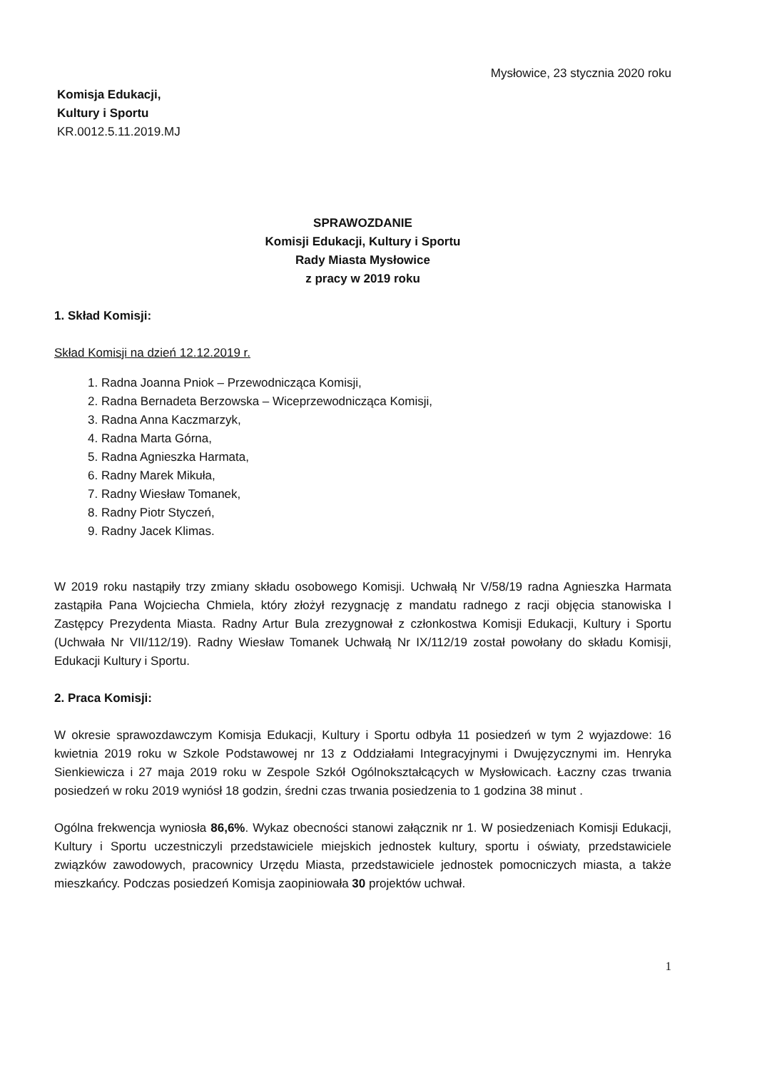Mysłowice, 23 stycznia 2020 roku
Komisja Edukacji,
Kultury i Sportu
KR.0012.5.11.2019.MJ
SPRAWOZDANIE
Komisji Edukacji, Kultury i Sportu
Rady Miasta Mysłowice
z pracy w 2019 roku
1. Skład Komisji:
Skład Komisji na dzień 12.12.2019 r.
1. Radna Joanna Pniok – Przewodnicząca Komisji,
2. Radna Bernadeta Berzowska – Wiceprzewodnicząca Komisji,
3. Radna Anna Kaczmarzyk,
4. Radna Marta Górna,
5. Radna Agnieszka Harmata,
6. Radny Marek Mikuła,
7. Radny Wiesław Tomanek,
8. Radny Piotr Styczeń,
9. Radny Jacek Klimas.
W 2019 roku nastąpiły trzy zmiany składu osobowego Komisji. Uchwałą Nr V/58/19 radna Agnieszka Harmata zastąpiła Pana Wojciecha Chmiela, który złożył rezygnację z mandatu radnego z racji objęcia stanowiska I Zastępcy Prezydenta Miasta. Radny Artur Bula zrezygnował z członkostwa Komisji Edukacji, Kultury i Sportu (Uchwała Nr VII/112/19). Radny Wiesław Tomanek Uchwałą Nr IX/112/19 został powołany do składu Komisji, Edukacji Kultury i Sportu.
2. Praca Komisji:
W okresie sprawozdawczym Komisja Edukacji, Kultury i Sportu odbyła 11 posiedzeń w tym 2 wyjazdowe: 16 kwietnia 2019 roku w Szkole Podstawowej nr 13 z Oddziałami Integracyjnymi i Dwujęzycznymi im. Henryka Sienkiewicza i 27 maja 2019 roku w Zespole Szkół Ogólnokształcących w Mysłowicach. Łaczny czas trwania posiedzeń w roku 2019 wyniósł 18 godzin, średni czas trwania posiedzenia to 1 godzina 38 minut .
Ogólna frekwencja wyniosła 86,6%. Wykaz obecności stanowi załącznik nr 1. W posiedzeniach Komisji Edukacji, Kultury i Sportu uczestniczyli przedstawiciele miejskich jednostek kultury, sportu i oświaty, przedstawiciele związków zawodowych, pracownicy Urzędu Miasta, przedstawiciele jednostek pomocniczych miasta, a także mieszkańcy. Podczas posiedzeń Komisja zaopiniowała 30 projektów uchwał.
1